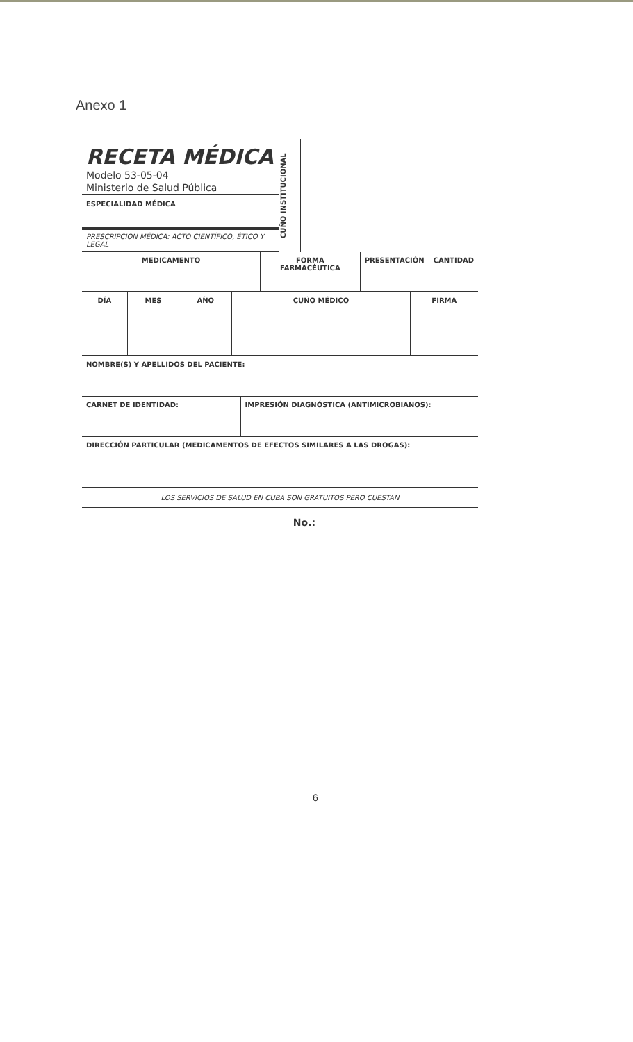Anexo 1
RECETA MÉDICA
Modelo 53-05-04
Ministerio de Salud Pública
ESPECIALIDAD MÉDICA
PRESCRIPCION MÉDICA: ACTO CIENTÍFICO, ÉTICO Y LEGAL
CUÑO INSTITUCIONAL
| MEDICAMENTO | FORMA FARMACÉUTICA | PRESENTACIÓN | CANTIDAD |
| DÍA | MES | AÑO | CUÑO MÉDICO | FIRMA |
| NOMBRE(S) Y APELLIDOS DEL PACIENTE: | |
| CARNET DE IDENTIDAD: | IMPRESIÓN DIAGNÓSTICA (ANTIMICROBIANOS): |
| DIRECCIÓN PARTICULAR (MEDICAMENTOS DE EFECTOS SIMILARES A LAS DROGAS): | |
LOS SERVICIOS DE SALUD EN CUBA SON GRATUITOS PERO CUESTAN
No.:
6